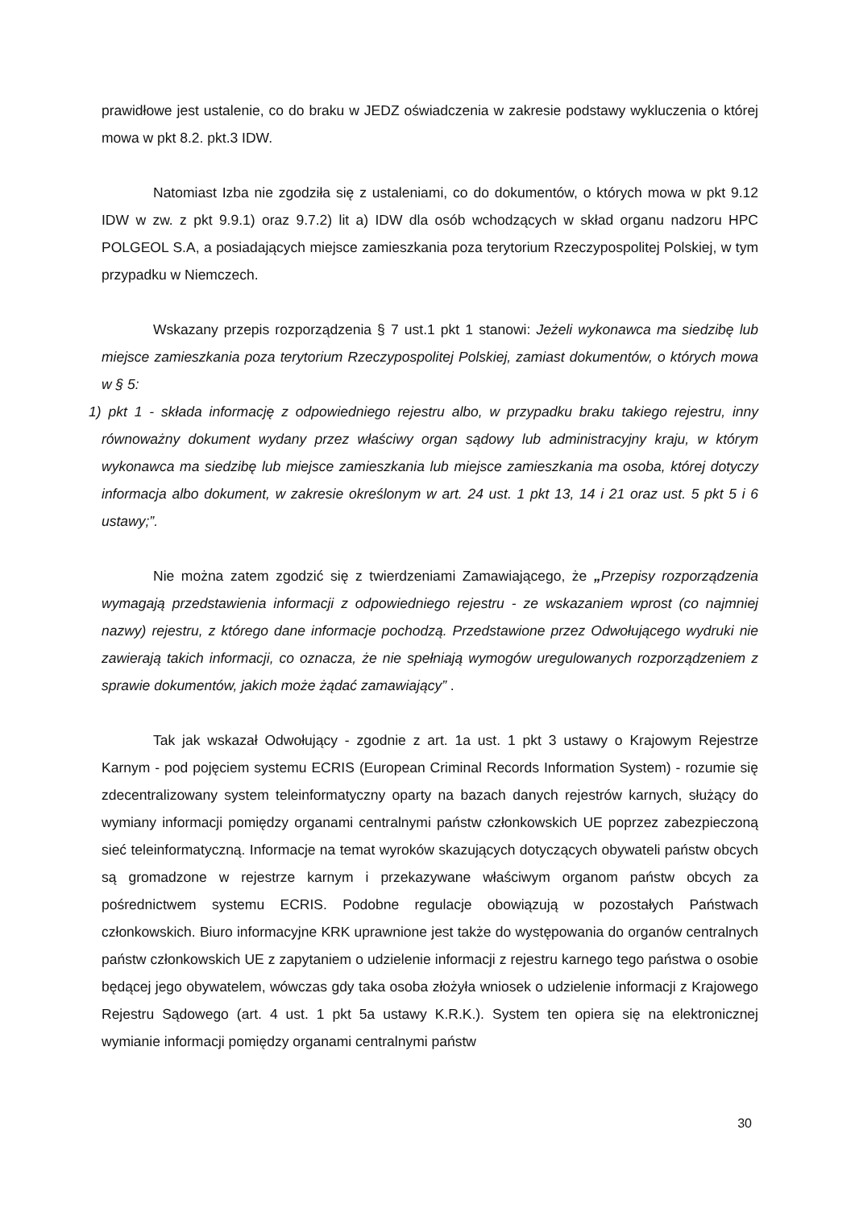prawidłowe jest ustalenie, co do braku w JEDZ oświadczenia w zakresie podstawy wykluczenia o której mowa w pkt 8.2. pkt.3 IDW.
Natomiast Izba nie zgodziła się z ustaleniami, co do dokumentów, o których mowa w pkt 9.12 IDW w zw. z pkt 9.9.1) oraz 9.7.2) lit a) IDW dla osób wchodzących w skład organu nadzoru HPC POLGEOL S.A, a posiadających miejsce zamieszkania poza terytorium Rzeczypospolitej Polskiej, w tym przypadku w Niemczech.
Wskazany przepis rozporządzenia § 7 ust.1 pkt 1 stanowi: Jeżeli wykonawca ma siedzibę lub miejsce zamieszkania poza terytorium Rzeczypospolitej Polskiej, zamiast dokumentów, o których mowa w § 5:
1) pkt 1 - składa informację z odpowiedniego rejestru albo, w przypadku braku takiego rejestru, inny równoważny dokument wydany przez właściwy organ sądowy lub administracyjny kraju, w którym wykonawca ma siedzibę lub miejsce zamieszkania lub miejsce zamieszkania ma osoba, której dotyczy informacja albo dokument, w zakresie określonym w art. 24 ust. 1 pkt 13, 14 i 21 oraz ust. 5 pkt 5 i 6 ustawy;”.
Nie można zatem zgodzić się z twierdzeniami Zamawiającego, że „Przepisy rozporządzenia wymagają przedstawienia informacji z odpowiedniego rejestru - ze wskazaniem wprost (co najmniej nazwy) rejestru, z którego dane informacje pochodzą. Przedstawione przez Odwołującego wydruki nie zawierają takich informacji, co oznacza, że nie spełniają wymogów uregulowanych rozporządzeniem z sprawie dokumentów, jakich może żądać zamawiający” .
Tak jak wskazał Odwołujący - zgodnie z art. 1a ust. 1 pkt 3 ustawy o Krajowym Rejestrze Karnym - pod pojęciem systemu ECRIS (European Criminal Records Information System) - rozumie się zdecentralizowany system teleinformatyczny oparty na bazach danych rejestrów karnych, służący do wymiany informacji pomiędzy organami centralnymi państw członkowskich UE poprzez zabezpieczoną sieć teleinformatyczną. Informacje na temat wyroków skazujących dotyczących obywateli państw obcych są gromadzone w rejestrze karnym i przekazywane właściwym organom państw obcych za pośrednictwem systemu ECRIS. Podobne regulacje obowiązują w pozostałych Państwach członkowskich. Biuro informacyjne KRK uprawnione jest także do występowania do organów centralnych państw członkowskich UE z zapytaniem o udzielenie informacji z rejestru karnego tego państwa o osobie będącej jego obywatelem, wówczas gdy taka osoba złożyła wniosek o udzielenie informacji z Krajowego Rejestru Sądowego (art. 4 ust. 1 pkt 5a ustawy K.R.K.). System ten opiera się na elektronicznej wymianie informacji pomiędzy organami centralnymi państw
30